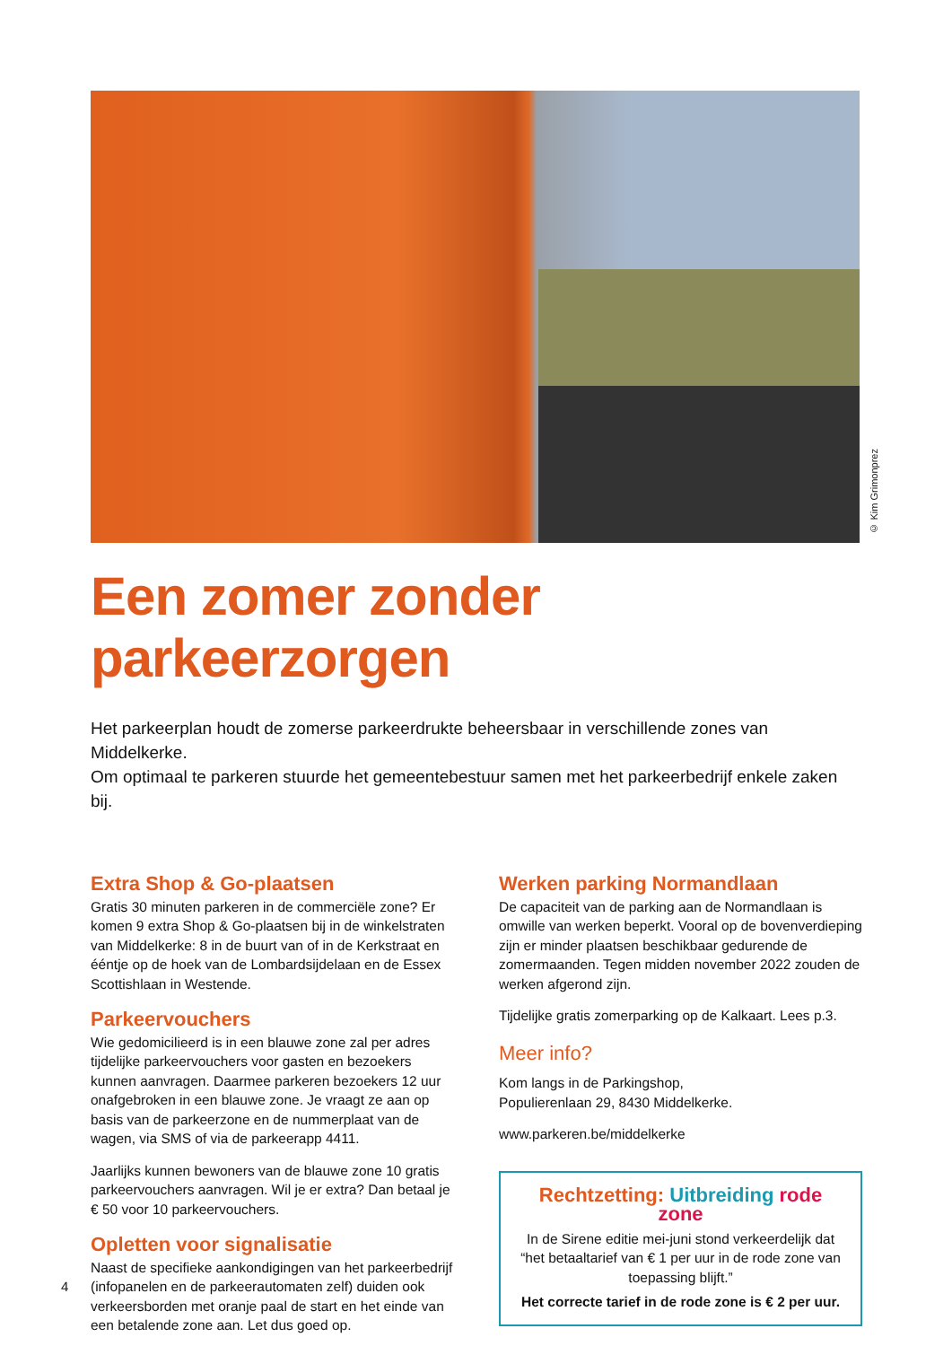© Kim Grimonprez
Een zomer zonder parkeerzorgen
Het parkeerplan houdt de zomerse parkeerdrukte beheersbaar in verschillende zones van Middelkerke.
Om optimaal te parkeren stuurde het gemeentebestuur samen met het parkeerbedrijf enkele zaken bij.
Extra Shop & Go-plaatsen
Gratis 30 minuten parkeren in de commerciële zone? Er komen 9 extra Shop & Go-plaatsen bij in de winkelstraten van Middelkerke: 8 in de buurt van of in de Kerkstraat en ééntje op de hoek van de Lombardsijdelaan en de Essex Scottishlaan in Westende.
Parkeervouchers
Wie gedomicilieerd is in een blauwe zone zal per adres tijdelijke parkeervouchers voor gasten en bezoekers kunnen aanvragen. Daarmee parkeren bezoekers 12 uur onafgebroken in een blauwe zone. Je vraagt ze aan op basis van de parkeerzone en de nummerplaat van de wagen, via SMS of via de parkeerapp 4411.
Jaarlijks kunnen bewoners van de blauwe zone 10 gratis parkeervouchers aanvragen. Wil je er extra? Dan betaal je € 50 voor 10 parkeervouchers.
Opletten voor signalisatie
Naast de specifieke aankondigingen van het parkeerbedrijf (infopanelen en de parkeerautomaten zelf) duiden ook verkeersborden met oranje paal de start en het einde van een betalende zone aan. Let dus goed op.
Werken parking Normandlaan
De capaciteit van de parking aan de Normandlaan is omwille van werken beperkt. Vooral op de bovenverdieping zijn er minder plaatsen beschikbaar gedurende de zomermaanden. Tegen midden november 2022 zouden de werken afgerond zijn.
Tijdelijke gratis zomerparking op de Kalkaart. Lees p.3.
Meer info?
Kom langs in de Parkingshop,
Populierenlaan 29, 8430 Middelkerke.
www.parkeren.be/middelkerke
Rechtzetting: Uitbreiding rode zone
In de Sirene editie mei-juni stond verkeerdelijk dat “het betaaltarief van € 1 per uur in de rode zone van toepassing blijft.”
Het correcte tarief in de rode zone is € 2 per uur.
4